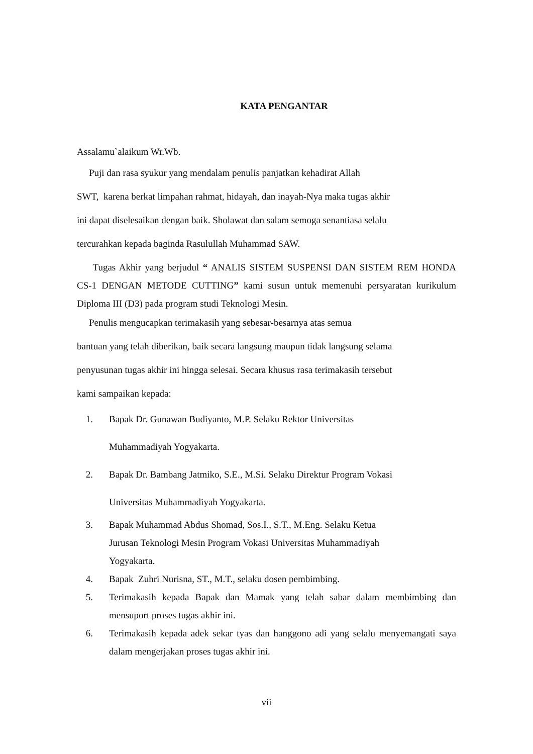KATA PENGANTAR
Assalamu`alaikum Wr.Wb.
Puji dan rasa syukur yang mendalam penulis panjatkan kehadirat Allah
SWT, karena berkat limpahan rahmat, hidayah, dan inayah-Nya maka tugas akhir
ini dapat diselesaikan dengan baik. Sholawat dan salam semoga senantiasa selalu
tercurahkan kepada baginda Rasulullah Muhammad SAW.
Tugas Akhir yang berjudul “ ANALIS SISTEM SUSPENSI DAN SISTEM REM HONDA CS-1 DENGAN METODE CUTTING” kami susun untuk memenuhi persyaratan kurikulum Diploma III (D3) pada program studi Teknologi Mesin.
Penulis mengucapkan terimakasih yang sebesar-besarnya atas semua
bantuan yang telah diberikan, baik secara langsung maupun tidak langsung selama
penyusunan tugas akhir ini hingga selesai. Secara khusus rasa terimakasih tersebut
kami sampaikan kepada:
1. Bapak Dr. Gunawan Budiyanto, M.P. Selaku Rektor Universitas
Muhammadiyah Yogyakarta.
2. Bapak Dr. Bambang Jatmiko, S.E., M.Si. Selaku Direktur Program Vokasi
Universitas Muhammadiyah Yogyakarta.
3. Bapak Muhammad Abdus Shomad, Sos.I., S.T., M.Eng. Selaku Ketua
Jurusan Teknologi Mesin Program Vokasi Universitas Muhammadiyah
Yogyakarta.
4. Bapak Zuhri Nurisna, ST., M.T., selaku dosen pembimbing.
5. Terimakasih kepada Bapak dan Mamak yang telah sabar dalam membimbing dan mensuport proses tugas akhir ini.
6. Terimakasih kepada adek sekar tyas dan hanggono adi yang selalu menyemangati saya dalam mengerjakan proses tugas akhir ini.
vii